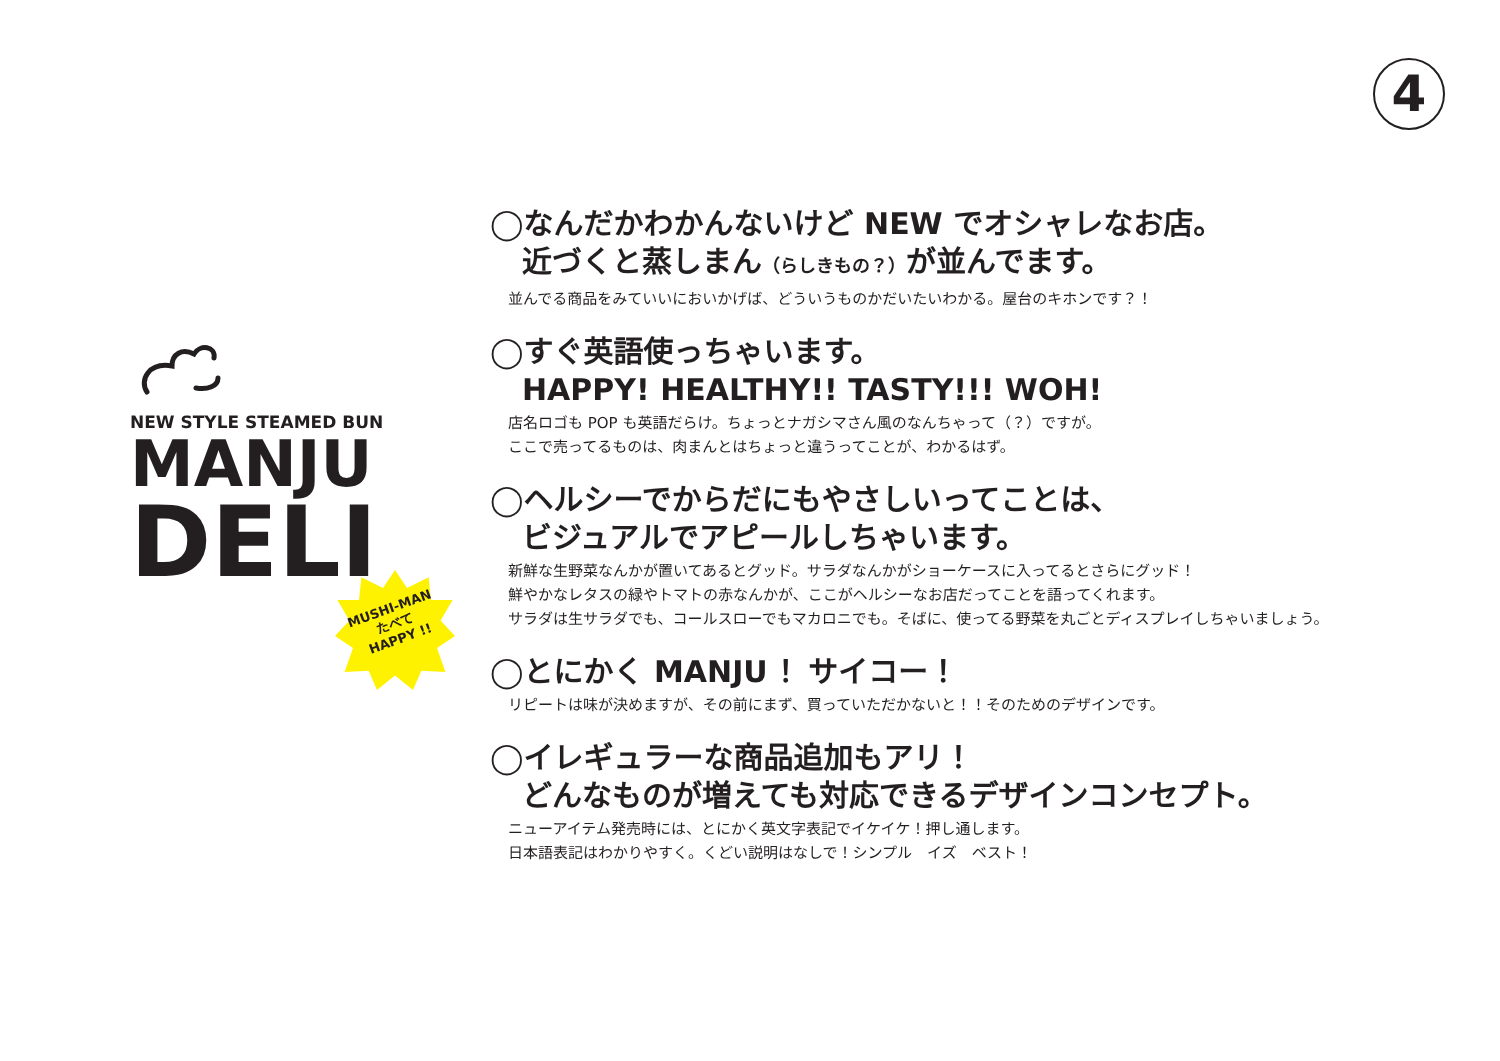4
NEW STYLE STEAMED BUN
MANJU
DELI
MUSHI-MAN
たべて
HAPPY !!
◯なんだかわかんないけど NEW でオシャレなお店。
近づくと蒸しまん（らしきもの？）が並んでます。
並んでる商品をみていいにおいかげば、どういうものかだいたいわかる。屋台のキホンです？！
◯すぐ英語使っちゃいます。
HAPPY! HEALTHY!! TASTY!!! WOH!
店名ロゴも POP も英語だらけ。ちょっとナガシマさん風のなんちゃって（？）ですが。
ここで売ってるものは、肉まんとはちょっと違うってことが、わかるはず。
◯ヘルシーでからだにもやさしいってことは、
ビジュアルでアピールしちゃいます。
新鮮な生野菜なんかが置いてあるとグッド。サラダなんかがショーケースに入ってるとさらにグッド！
鮮やかなレタスの緑やトマトの赤なんかが、ここがヘルシーなお店だってことを語ってくれます。
サラダは生サラダでも、コールスローでもマカロニでも。そばに、使ってる野菜を丸ごとディスプレイしちゃいましょう。
◯とにかく MANJU ！サイコー！
リピートは味が決めますが、その前にまず、買っていただかないと！！そのためのデザインです。
◯イレギュラーな商品追加もアリ！
どんなものが増えても対応できるデザインコンセプト。
ニューアイテム発売時には、とにかく英文字表記でイケイケ！押し通します。
日本語表記はわかりやすく。くどい説明はなしで！シンプル　イズ　ベスト！